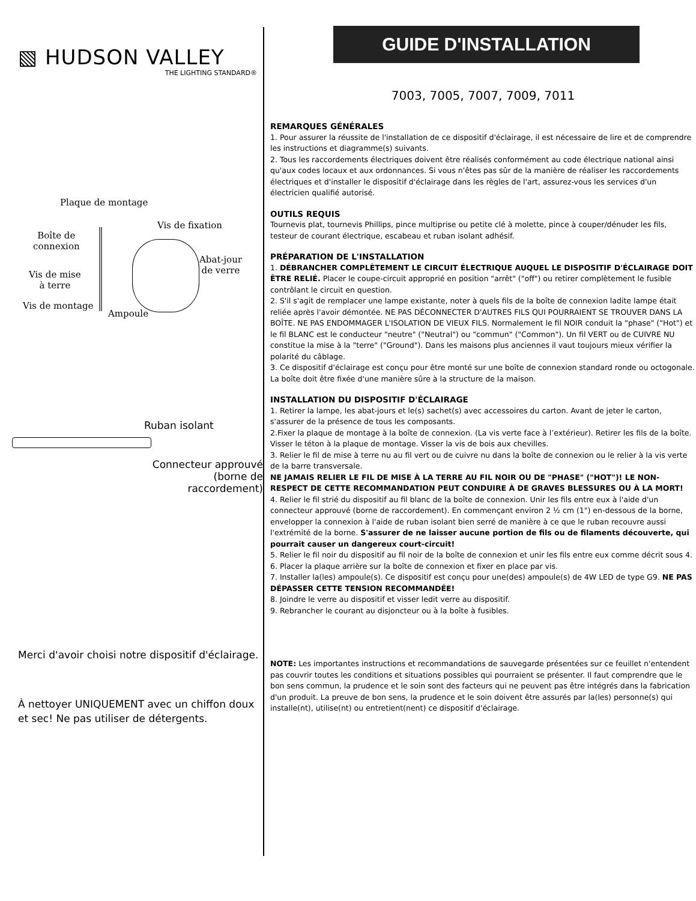▧ HUDSON VALLEY
THE LIGHTING STANDARD®
Plaque de montage
Vis de fixation
Boîte de
connexion
Abat-jour
de verre
Vis de mise
à terre
Vis de montage
Ampoule
Ruban isolant
Connecteur approuvé
(borne de raccordement)
Merci d'avoir choisi notre dispositif d'éclairage.
À nettoyer UNIQUEMENT avec un chiffon doux et sec! Ne pas utiliser de détergents.
GUIDE D'INSTALLATION
7003, 7005, 7007, 7009, 7011
REMARQUES GÉNÉRALES
1. Pour assurer la réussite de l'installation de ce dispositif d'éclairage, il est nécessaire de lire et de comprendre les instructions et diagramme(s) suivants.
2. Tous les raccordements électriques doivent être réalisés conformément au code électrique national ainsi qu'aux codes locaux et aux ordonnances. Si vous n'êtes pas sûr de la manière de réaliser les raccordements électriques et d'installer le dispositif d'éclairage dans les règles de l'art, assurez-vous les services d'un électricien qualifié autorisé.
OUTILS REQUIS
Tournevis plat, tournevis Phillips, pince multiprise ou petite clé à molette, pince à couper/dénuder les fils, testeur de courant électrique, escabeau et ruban isolant adhésif.
PRÉPARATION DE L'INSTALLATION
1. DÉBRANCHER COMPLÈTEMENT LE CIRCUIT ÉLECTRIQUE AUQUEL LE DISPOSITIF D'ÉCLAIRAGE DOIT ÊTRE RELIÉ. Placer le coupe-circuit approprié en position "arrêt" ("off") ou retirer complètement le fusible contrôlant le circuit en question.
2. S'il s'agit de remplacer une lampe existante, noter à quels fils de la boîte de connexion ladite lampe était reliée après l'avoir démontée. NE PAS DÉCONNECTER D'AUTRES FILS QUI POURRAIENT SE TROUVER DANS LA BOÎTE. NE PAS ENDOMMAGER L'ISOLATION DE VIEUX FILS. Normalement le fil NOIR conduit la "phase" ("Hot") et le fil BLANC est le conducteur "neutre" ("Neutral") ou "commun" ("Common"). Un fil VERT ou de CUIVRE NU constitue la mise à la "terre" ("Ground"). Dans les maisons plus anciennes il vaut toujours mieux vérifier la polarité du câblage.
3. Ce dispositif d'éclairage est conçu pour être monté sur une boîte de connexion standard ronde ou octogonale. La boîte doit être fixée d'une manière sûre à la structure de la maison.
INSTALLATION DU DISPOSITIF D'ÉCLAIRAGE
1. Retirer la lampe, les abat-jours et le(s) sachet(s) avec accessoires du carton. Avant de jeter le carton, s'assurer de la présence de tous les composants.
2.Fixer la plaque de montage à la boîte de connexion. (La vis verte face à l’extérieur). Retirer les fils de la boîte. Visser le téton à la plaque de montage. Visser la vis de bois aux chevilles.
3. Relier le fil de mise à terre nu au fil vert ou de cuivre nu dans la boîte de connexion ou le relier à la vis verte de la barre transversale.
NE JAMAIS RELIER LE FIL DE MISE À LA TERRE AU FIL NOIR OU DE "PHASE" ("HOT")! LE NON-RESPECT DE CETTE RECOMMANDATION PEUT CONDUIRE À DE GRAVES BLESSURES OU À LA MORT!
4. Relier le fil strié du dispositif au fil blanc de la boîte de connexion. Unir les fils entre eux à l'aide d'un connecteur approuvé (borne de raccordement). En commençant environ 2 ½ cm (1") en-dessous de la borne, envelopper la connexion à l'aide de ruban isolant bien serré de manière à ce que le ruban recouvre aussi l'extrémité de la borne. S'assurer de ne laisser aucune portion de fils ou de filaments découverte, qui pourrait causer un dangereux court-circuit!
5. Relier le fil noir du dispositif au fil noir de la boîte de connexion et unir les fils entre eux comme décrit sous 4.
6. Placer la plaque arrière sur la boîte de connexion et fixer en place par vis.
7. Installer la(les) ampoule(s). Ce dispositif est conçu pour une(des) ampoule(s) de 4W LED de type G9. NE PAS DÉPASSER CETTE TENSION RECOMMANDÉE!
8. Joindre le verre au dispositif et visser ledit verre au dispositif.
9. Rebrancher le courant au disjoncteur ou à la boîte à fusibles.
NOTE: Les importantes instructions et recommandations de sauvegarde présentées sur ce feuillet n'entendent pas couvrir toutes les conditions et situations possibles qui pourraient se présenter. Il faut comprendre que le bon sens commun, la prudence et le soin sont des facteurs qui ne peuvent pas être intégrés dans la fabrication d'un produit. La preuve de bon sens, la prudence et le soin doivent être assurés par la(les) personne(s) qui installe(nt), utilise(nt) ou entretient(nent) ce dispositif d'éclairage.